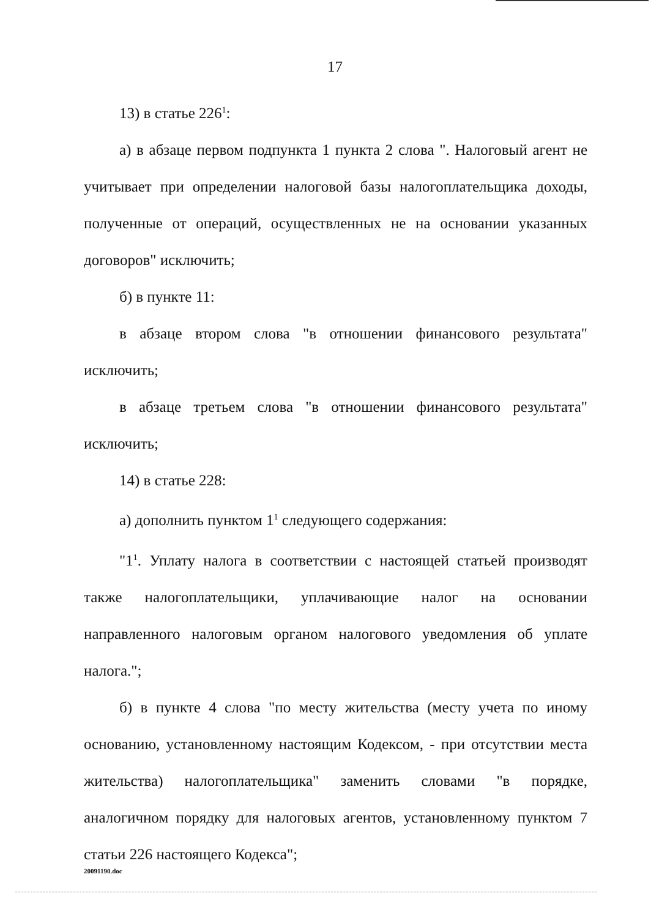17
13) в статье 226<sup>1</sup>:
а) в абзаце первом подпункта 1 пункта 2 слова ". Налоговый агент не учитывает при определении налоговой базы налогоплательщика доходы, полученные от операций, осуществленных не на основании указанных договоров" исключить;
б) в пункте 11:
в абзаце втором слова "в отношении финансового результата" исключить;
в абзаце третьем слова "в отношении финансового результата" исключить;
14) в статье 228:
а) дополнить пунктом 1<sup>1</sup> следующего содержания:
"1<sup>1</sup>. Уплату налога в соответствии с настоящей статьей производят также налогоплательщики, уплачивающие налог на основании направленного налоговым органом налогового уведомления об уплате налога.";
б) в пункте 4 слова "по месту жительства (месту учета по иному основанию, установленному настоящим Кодексом, - при отсутствии места жительства) налогоплательщика" заменить словами "в порядке, аналогичном порядку для налоговых агентов, установленному пунктом 7 статьи 226 настоящего Кодекса";
20091190.doc